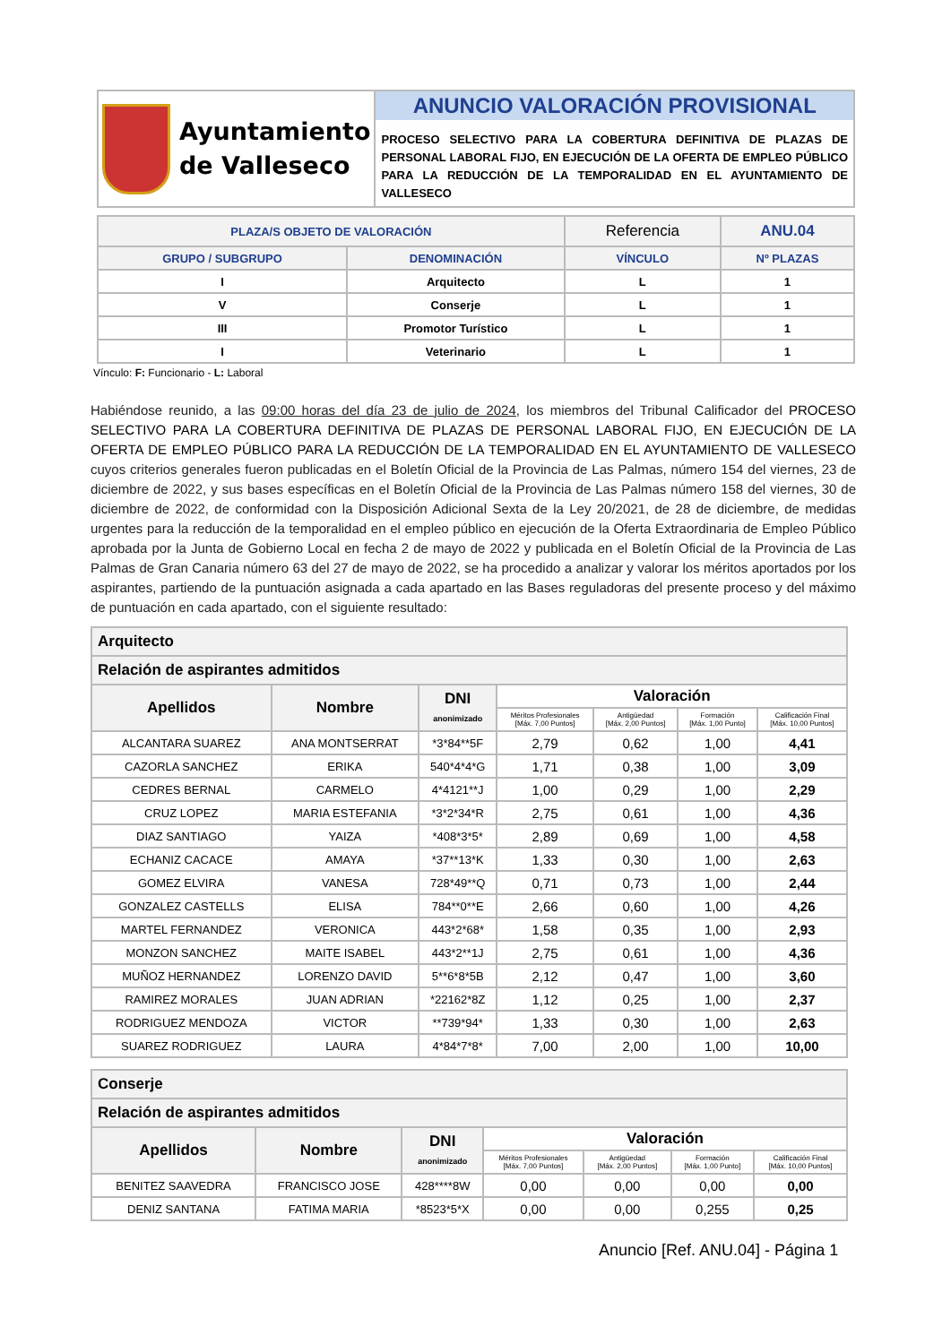| Ayuntamiento de Valleseco | ANUNCIO VALORACIÓN PROVISIONAL PROCESO SELECTIVO PARA LA COBERTURA DEFINITIVA DE PLAZAS DE PERSONAL LABORAL FIJO, EN EJECUCIÓN DE LA OFERTA DE EMPLEO PÚBLICO PARA LA REDUCCIÓN DE LA TEMPORALIDAD EN EL AYUNTAMIENTO DE VALLESECO |
| PLAZA/S OBJETO DE VALORACIÓN | | Referencia | ANU.04 |
| GRUPO / SUBGRUPO | DENOMINACIÓN | VÍNCULO | Nº PLAZAS |
| I | Arquitecto | L | 1 |
| V | Conserje | L | 1 |
| III | Promotor Turístico | L | 1 |
| I | Veterinario | L | 1 |
Vínculo: F: Funcionario - L: Laboral
Habiéndose reunido, a las 09:00 horas del día 23 de julio de 2024, los miembros del Tribunal Calificador del PROCESO SELECTIVO PARA LA COBERTURA DEFINITIVA DE PLAZAS DE PERSONAL LABORAL FIJO, EN EJECUCIÓN DE LA OFERTA DE EMPLEO PÚBLICO PARA LA REDUCCIÓN DE LA TEMPORALIDAD EN EL AYUNTAMIENTO DE VALLESECO cuyos criterios generales fueron publicadas en el Boletín Oficial de la Provincia de Las Palmas, número 154 del viernes, 23 de diciembre de 2022, y sus bases específicas en el Boletín Oficial de la Provincia de Las Palmas número 158 del viernes, 30 de diciembre de 2022, de conformidad con la Disposición Adicional Sexta de la Ley 20/2021, de 28 de diciembre, de medidas urgentes para la reducción de la temporalidad en el empleo público en ejecución de la Oferta Extraordinaria de Empleo Público aprobada por la Junta de Gobierno Local en fecha 2 de mayo de 2022 y publicada en el Boletín Oficial de la Provincia de Las Palmas de Gran Canaria número 63 del 27 de mayo de 2022, se ha procedido a analizar y valorar los méritos aportados por los aspirantes, partiendo de la puntuación asignada a cada apartado en las Bases reguladoras del presente proceso y del máximo de puntuación en cada apartado, con el siguiente resultado:
| Arquitecto | | | | | | |
| Relación de aspirantes admitidos | | | | | | |
| Apellidos | Nombre | DNI anonimizado | Valoración | | | |
| | | | Méritos Profesionales [Máx. 7,00 Puntos] | Antigüedad [Máx. 2,00 Puntos] | Formación [Máx. 1,00 Punto] | Calificación Final [Máx. 10,00 Puntos] |
| ALCANTARA SUAREZ | ANA MONTSERRAT | *3*84**5F | 2,79 | 0,62 | 1,00 | 4,41 |
| CAZORLA SANCHEZ | ERIKA | 540*4*4*G | 1,71 | 0,38 | 1,00 | 3,09 |
| CEDRES BERNAL | CARMELO | 4*4121**J | 1,00 | 0,29 | 1,00 | 2,29 |
| CRUZ LOPEZ | MARIA ESTEFANIA | *3*2*34*R | 2,75 | 0,61 | 1,00 | 4,36 |
| DIAZ SANTIAGO | YAIZA | *408*3*5* | 2,89 | 0,69 | 1,00 | 4,58 |
| ECHANIZ CACACE | AMAYA | *37**13*K | 1,33 | 0,30 | 1,00 | 2,63 |
| GOMEZ ELVIRA | VANESA | 728*49**Q | 0,71 | 0,73 | 1,00 | 2,44 |
| GONZALEZ CASTELLS | ELISA | 784**0**E | 2,66 | 0,60 | 1,00 | 4,26 |
| MARTEL FERNANDEZ | VERONICA | 443*2*68* | 1,58 | 0,35 | 1,00 | 2,93 |
| MONZON SANCHEZ | MAITE ISABEL | 443*2**1J | 2,75 | 0,61 | 1,00 | 4,36 |
| MUÑOZ HERNANDEZ | LORENZO DAVID | 5**6*8*5B | 2,12 | 0,47 | 1,00 | 3,60 |
| RAMIREZ MORALES | JUAN ADRIAN | *22162*8Z | 1,12 | 0,25 | 1,00 | 2,37 |
| RODRIGUEZ MENDOZA | VICTOR | **739*94* | 1,33 | 0,30 | 1,00 | 2,63 |
| SUAREZ RODRIGUEZ | LAURA | 4*84*7*8* | 7,00 | 2,00 | 1,00 | 10,00 |
| Conserje | | | | | | |
| Relación de aspirantes admitidos | | | | | | |
| Apellidos | Nombre | DNI anonimizado | Valoración | | | |
| | | | Méritos Profesionales [Máx. 7,00 Puntos] | Antigüedad [Máx. 2,00 Puntos] | Formación [Máx. 1,00 Punto] | Calificación Final [Máx. 10,00 Puntos] |
| BENITEZ SAAVEDRA | FRANCISCO JOSE | 428****8W | 0,00 | 0,00 | 0,00 | 0,00 |
| DENIZ SANTANA | FATIMA MARIA | *8523*5*X | 0,00 | 0,00 | 0,255 | 0,25 |
Anuncio [Ref. ANU.04] - Página 1